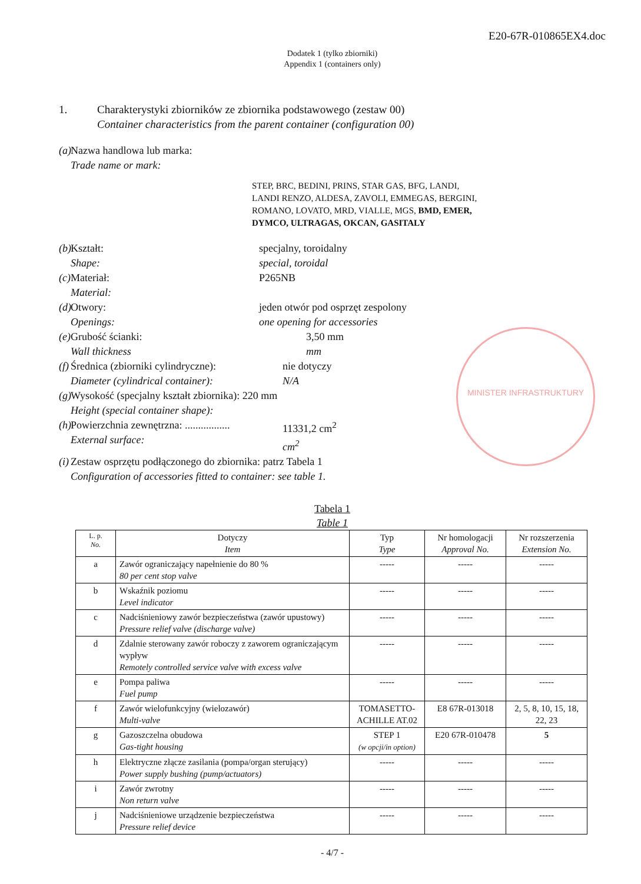E20-67R-010865EX4.doc
Dodatek 1 (tylko zbiorniki)
Appendix 1 (containers only)
1. Charakterystyki zbiorników ze zbiornika podstawowego (zestaw 00)
Container characteristics from the parent container (configuration 00)
(a)
Nazwa handlowa lub marka:
Trade name or mark:
STEP, BRC, BEDINI, PRINS, STAR GAS, BFG, LANDI,
LANDI RENZO, ALDESA, ZAVOLI, EMMEGAS, BERGINI,
ROMANO, LOVATO, MRD, VIALLE, MGS, BMD, EMER,
DYMCO, ULTRAGAS, OKCAN, GASITALY
(b)
Kształt:
Shape:
specjalny, toroidalny
special, toroidal
(c)
Materiał:
Material:
P265NB
(d)
Otwory:
Openings:
jeden otwór pod osprzęt zespolony
one opening for accessories
(e)
Grubość ścianki:
Wall thickness
3,50 mm
mm
(f)
Średnica (zbiorniki cylindryczne):
Diameter (cylindrical container):
nie dotyczy
N/A
(g)
Wysokość (specjalny kształt zbiornika): 220 mm
Height (special container shape):
(h)
Powierzchnia zewnętrzna: .................
External surface:
11331,2 cm<sup>2</sup>
cm<sup>2</sup>
(i)
Zestaw osprzętu podłączonego do zbiornika: patrz Tabela 1
Configuration of accessories fitted to container: see table 1.
MINISTER INFRASTRUKTURY
Tabela 1
Table 1
| L. p. No. | Dotyczy Item | Typ Type | Nr homologacji Approval No. | Nr rozszerzenia Extension No. |
| --- | --- | --- | --- | --- |
| a | Zawór ograniczający napełnienie do 80 % 80 per cent stop valve | ----- | ----- | ----- |
| b | Wskaźnik poziomu Level indicator | ----- | ----- | ----- |
| c | Nadciśnieniowy zawór bezpieczeństwa (zawór upustowy) Pressure relief valve (discharge valve) | ----- | ----- | ----- |
| d | Zdalnie sterowany zawór roboczy z zaworem ograniczającym wypływ Remotely controlled service valve with excess valve | ----- | ----- | ----- |
| e | Pompa paliwa Fuel pump | ----- | ----- | ----- |
| f | Zawór wielofunkcyjny (wielozawór) Multi-valve | TOMASETTO-ACHILLE AT.02 | E8 67R-013018 | 2, 5, 8, 10, 15, 18, 22, 23 |
| g | Gazoszczelna obudowa Gas-tight housing | STEP 1 (w opcji/in option) | E20 67R-010478 | 5 |
| h | Elektryczne złącze zasilania (pompa/organ sterujący) Power supply bushing (pump/actuators) | ----- | ----- | ----- |
| i | Zawór zwrotny Non return valve | ----- | ----- | ----- |
| j | Nadciśnieniowe urządzenie bezpieczeństwa Pressure relief device | ----- | ----- | ----- |
- 4/7 -